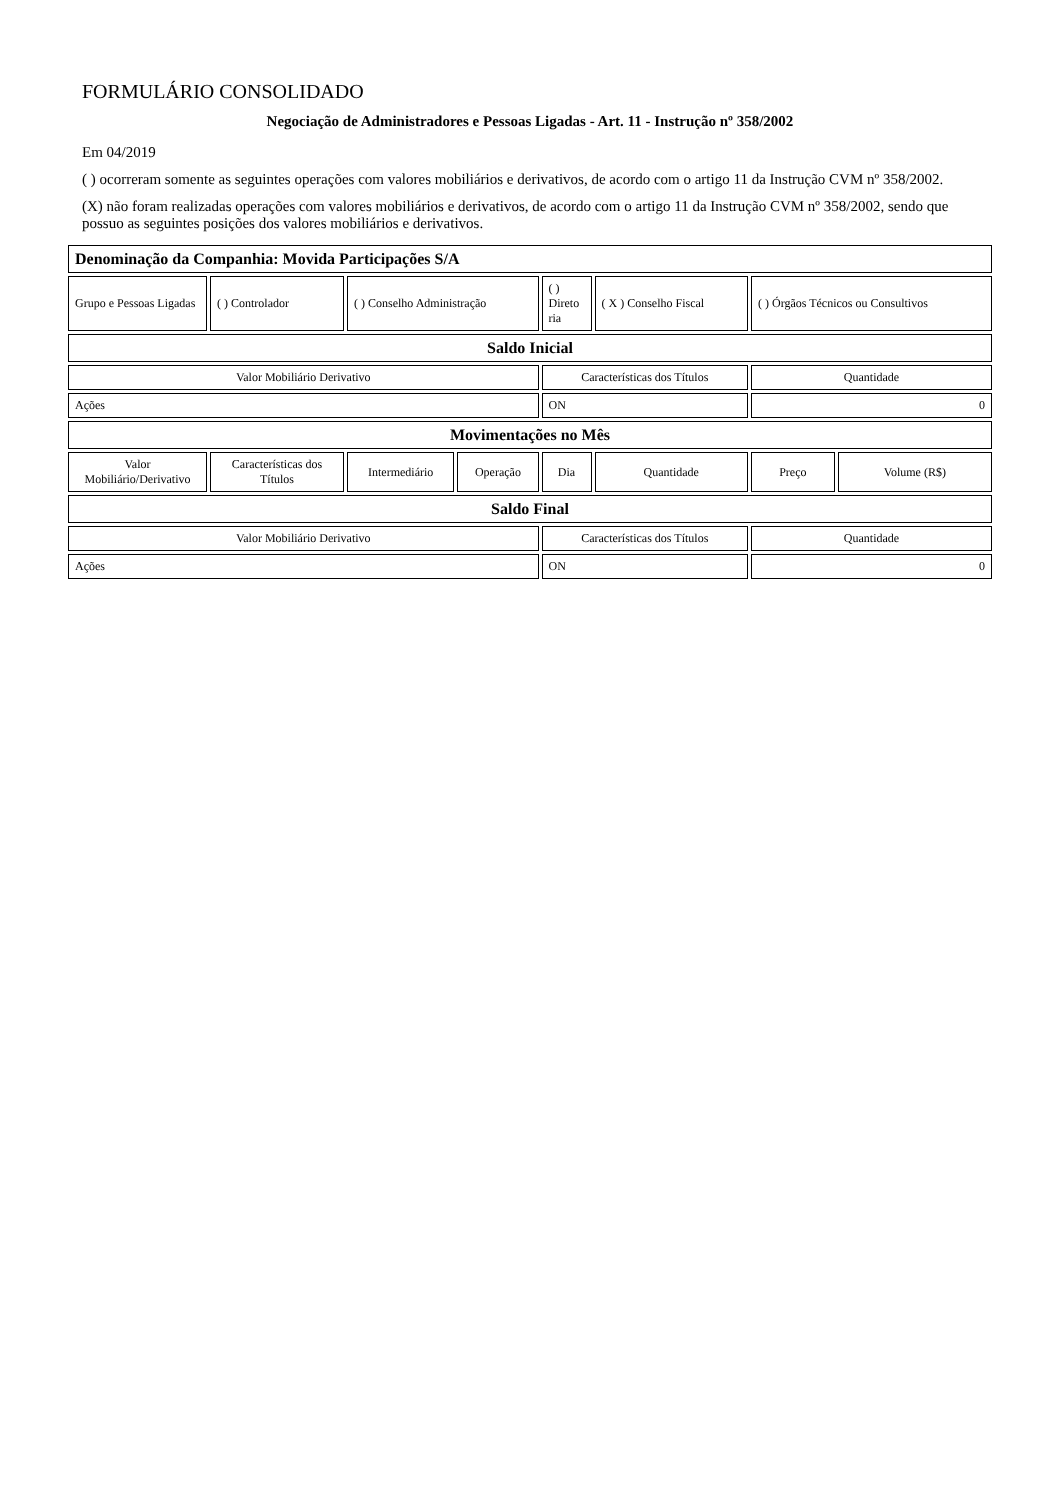FORMULÁRIO CONSOLIDADO
Negociação de Administradores e Pessoas Ligadas - Art. 11 - Instrução nº 358/2002
Em 04/2019
( ) ocorreram somente as seguintes operações com valores mobiliários e derivativos, de acordo com o artigo 11 da Instrução CVM nº 358/2002.
(X) não foram realizadas operações com valores mobiliários e derivativos, de acordo com o artigo 11 da Instrução CVM nº 358/2002, sendo que possuo as seguintes posições dos valores mobiliários e derivativos.
| Denominação da Companhia: Movida Participações S/A | | | | | | | |
| Grupo e Pessoas Ligadas | ( ) Controlador | ( ) Conselho Administração | | ( ) Direto ria | ( X ) Conselho Fiscal | ( ) Órgãos Técnicos ou Consultivos | |
| Saldo Inicial | | | | | | | |
| Valor Mobiliário Derivativo | | | | Características dos Títulos | | Quantidade | |
| Ações | | | | ON | | 0 | |
| Movimentações no Mês | | | | | | | |
| Valor Mobiliário/Derivativo | Características dos Títulos | Intermediário | Operação | Dia | Quantidade | Preço | Volume (R$) |
| Saldo Final | | | | | | | |
| Valor Mobiliário Derivativo | | | | Características dos Títulos | | Quantidade | |
| Ações | | | | ON | | 0 | |